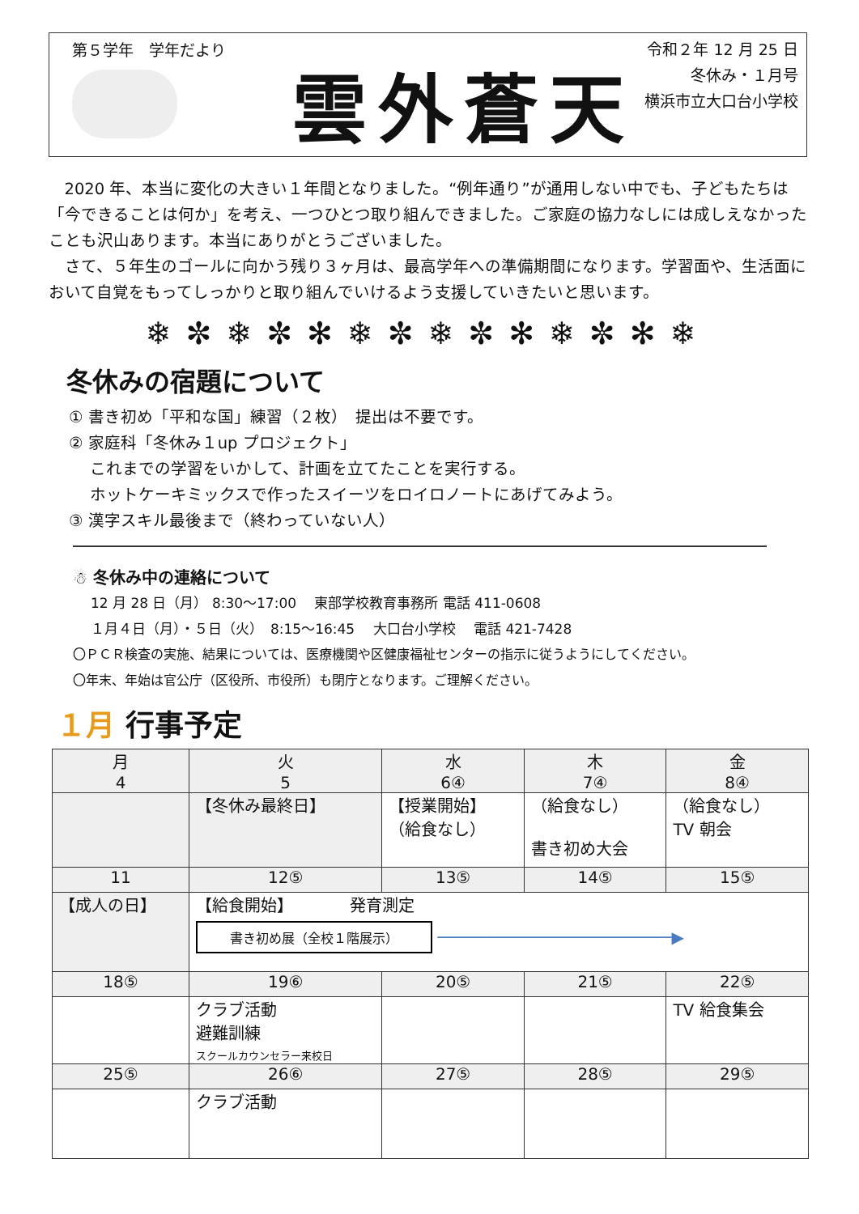第５学年　学年だより
雲外蒼天
令和２年 12 月 25 日
冬休み・１月号
横浜市立大口台小学校
2020 年、本当に変化の大きい１年間となりました。“例年通り”が通用しない中でも、子どもたちは「今できることは何か」を考え、一つひとつ取り組んできました。ご家庭の協力なしには成しえなかったことも沢山あります。本当にありがとうございました。
さて、５年生のゴールに向かう残り３ヶ月は、最高学年への準備期間になります。学習面や、生活面において自覚をもってしっかりと取り組んでいけるよう支援していきたいと思います。
❄✼❄✼✻❄✼❄✼✻❄✼✻❄
冬休みの宿題について
① 書き初め「平和な国」練習（２枚）　提出は不要です。
② 家庭科「冬休み１up プロジェクト」
　 これまでの学習をいかして、計画を立てたことを実行する。
　 ホットケーキミックスで作ったスイーツをロイロノートにあげてみよう。
③ 漢字スキル最後まで（終わっていない人）
☃ 冬休み中の連絡について
12 月 28 日（月） 8:30～17:00　 東部学校教育事務所 電話 411-0608
１月４日（月）・５日（火）　8:15～16:45　 大口台小学校　 電話 421-7428
〇ＰＣＲ検査の実施、結果については、医療機関や区健康福祉センターの指示に従うようにしてください。
〇年末、年始は官公庁（区役所、市役所）も閉庁となります。ご理解ください。
１月 行事予定
| 月 4 | 火 5 | 水 6④ | 木 7④ | 金 8④ |
| | 【冬休み最終日】 | 【授業開始】 （給食なし） | （給食なし） 書き初め大会 | （給食なし） TV 朝会 |
| 11 | 12⑤ | 13⑤ | 14⑤ | 15⑤ |
| 【成人の日】 | 【給食開始】 発育測定 書き初め展（全校１階展示） ────────────────────────▶ | | | |
| 18⑤ | 19⑥ | 20⑤ | 21⑤ | 22⑤ |
| | クラブ活動 避難訓練 スクールカウンセラー来校日 | | | TV 給食集会 |
| 25⑤ | 26⑥ | 27⑤ | 28⑤ | 29⑤ |
| | クラブ活動 | | | |